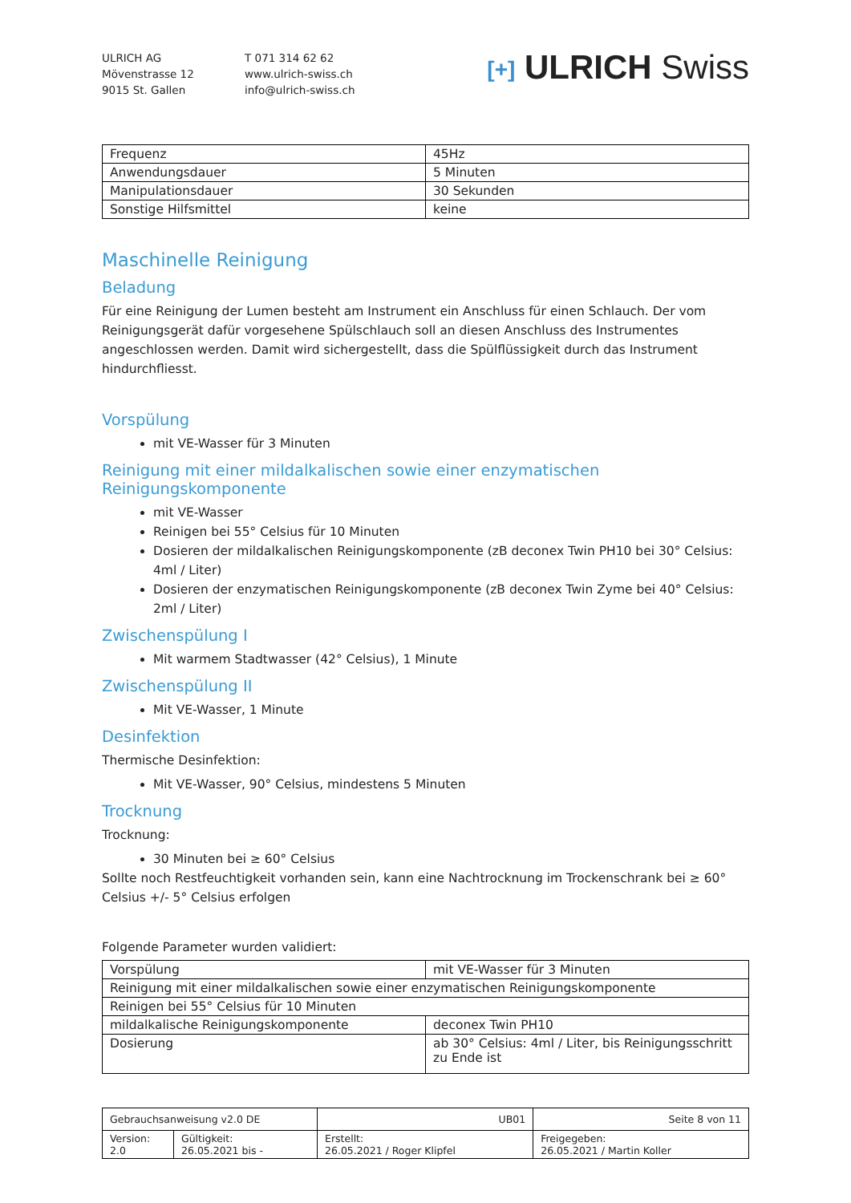ULRICH AG
Mövenstrasse 12
9015 St. Gallen
T 071 314 62 62
www.ulrich-swiss.ch
info@ulrich-swiss.ch
[+] ULRICH Swiss
| Frequenz | 45Hz |
| Anwendungsdauer | 5 Minuten |
| Manipulationsdauer | 30 Sekunden |
| Sonstige Hilfsmittel | keine |
Maschinelle Reinigung
Beladung
Für eine Reinigung der Lumen besteht am Instrument ein Anschluss für einen Schlauch. Der vom Reinigungsgerät dafür vorgesehene Spülschlauch soll an diesen Anschluss des Instrumentes angeschlossen werden. Damit wird sichergestellt, dass die Spülflüssigkeit durch das Instrument hindurchfliesst.
Vorspülung
mit VE-Wasser für 3 Minuten
Reinigung mit einer mildalkalischen sowie einer enzymatischen Reinigungskomponente
mit VE-Wasser
Reinigen bei 55° Celsius für 10 Minuten
Dosieren der mildalkalischen Reinigungskomponente (zB deconex Twin PH10 bei 30° Celsius: 4ml / Liter)
Dosieren der enzymatischen Reinigungskomponente (zB deconex Twin Zyme bei 40° Celsius: 2ml / Liter)
Zwischenspülung I
Mit warmem Stadtwasser (42° Celsius), 1 Minute
Zwischenspülung II
Mit VE-Wasser, 1 Minute
Desinfektion
Thermische Desinfektion:
Mit VE-Wasser, 90° Celsius, mindestens 5 Minuten
Trocknung
Trocknung:
30 Minuten bei ≥ 60° Celsius
Sollte noch Restfeuchtigkeit vorhanden sein, kann eine Nachtrocknung im Trockenschrank bei ≥ 60° Celsius +/- 5° Celsius erfolgen
Folgende Parameter wurden validiert:
| Vorspülung | mit VE-Wasser für 3 Minuten |
| Reinigung mit einer mildalkalischen sowie einer enzymatischen Reinigungskomponente | |
| Reinigen bei 55° Celsius für 10 Minuten | |
| mildalkalische Reinigungskomponente | deconex Twin PH10 |
| Dosierung | ab 30° Celsius: 4ml / Liter, bis Reinigungsschritt zu Ende ist |
| Gebrauchsanweisung v2.0 DE | | UB01 | Seite 8 von 11 |
| Version: 2.0 | Gültigkeit: 26.05.2021 bis - | Erstellt: 26.05.2021 / Roger Klipfel | Freigegeben: 26.05.2021 / Martin Koller |